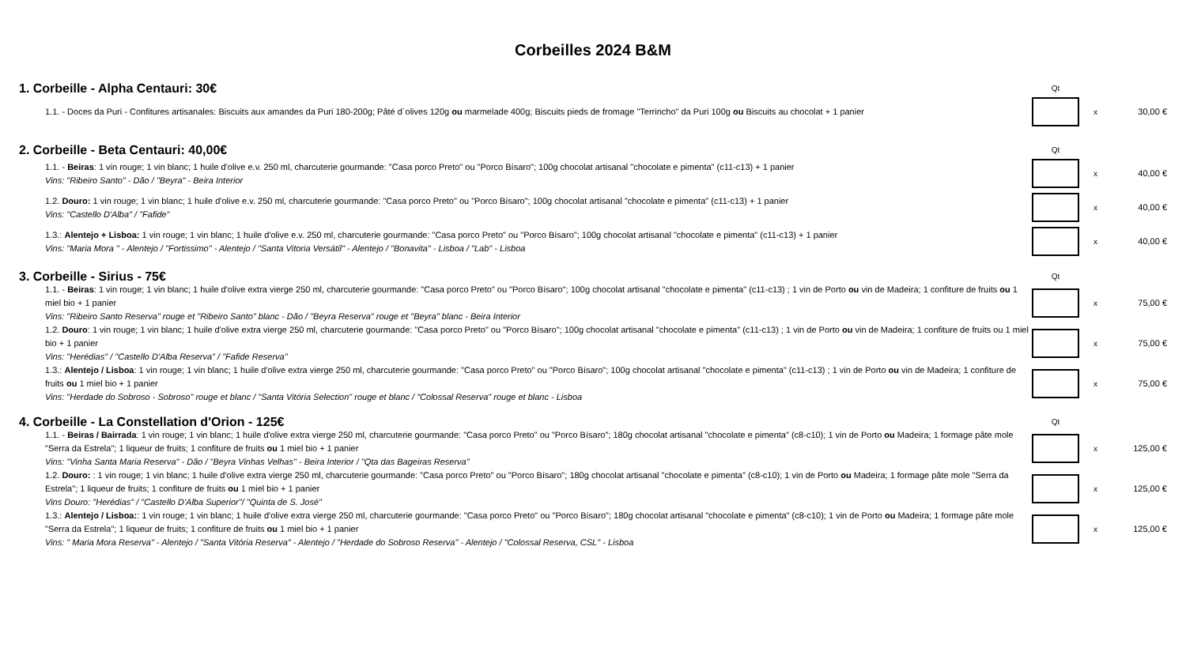Corbeilles 2024 B&M
| 1. Corbeille - Alpha Centauri: 30€ | Qt | | |
| 1.1. - Doces da Puri - Confitures artisanales: Biscuits aux amandes da Puri 180-200g; Pâté d´olives 120g ou marmelade 400g; Biscuits pieds de fromage "Terrincho" da Puri 100g ou Biscuits au chocolat + 1 panier | | x | 30,00 € |
| 2. Corbeille - Beta Centauri: 40,00€ | Qt | | |
| 1.1. - Beiras : 1 vin rouge; 1 vin blanc; 1 huile d'olive e.v. 250 ml, charcuterie gourmande: "Casa porco Preto" ou "Porco Bísaro"; 100g chocolat artisanal "chocolate e pimenta" (c11-c13) + 1 panier Vins: "Ribeiro Santo" - Dão / "Beyra" - Beira Interior | | x | 40,00 € |
| 1.2. Douro: 1 vin rouge; 1 vin blanc; 1 huile d'olive e.v. 250 ml, charcuterie gourmande: "Casa porco Preto" ou "Porco Bísaro"; 100g chocolat artisanal "chocolate e pimenta" (c11-c13) + 1 panier Vins: "Castello D'Alba" / "Fafide" | | x | 40,00 € |
| 1.3.: Alentejo + Lisboa: 1 vin rouge; 1 vin blanc; 1 huile d'olive e.v. 250 ml, charcuterie gourmande: "Casa porco Preto" ou "Porco Bísaro"; 100g chocolat artisanal "chocolate e pimenta" (c11-c13) + 1 panier Vins: "Maria Mora " - Alentejo / "Fortissimo" - Alentejo / "Santa Vitoria Versátil" - Alentejo / "Bonavita" - Lisboa / "Lab" - Lisboa | | x | 40,00 € |
| 3. Corbeille - Sirius - 75€ | Qt | | |
| 1.1. - Beiras : 1 vin rouge; 1 vin blanc; 1 huile d'olive extra vierge 250 ml, charcuterie gourmande: "Casa porco Preto" ou "Porco Bísaro"; 100g chocolat artisanal "chocolate e pimenta" (c11-c13) ; 1 vin de Porto ou vin de Madeira; 1 confiture de fruits ou 1 miel bio + 1 panier Vins: "Ribeiro Santo Reserva" rouge et "Ribeiro Santo" blanc - Dão / "Beyra Reserva" rouge et "Beyra" blanc - Beira Interior | | x | 75,00 € |
| 1.2. Douro : 1 vin rouge; 1 vin blanc; 1 huile d'olive extra vierge 250 ml, charcuterie gourmande: "Casa porco Preto" ou "Porco Bísaro"; 100g chocolat artisanal "chocolate e pimenta" (c11-c13) ; 1 vin de Porto ou vin de Madeira; 1 confiture de fruits ou 1 miel bio + 1 panier Vins: "Herédias" / "Castello D'Alba Reserva" / "Fafide Reserva" | | x | 75,00 € |
| 1.3.: Alentejo / Lisboa : 1 vin rouge; 1 vin blanc; 1 huile d'olive extra vierge 250 ml, charcuterie gourmande: "Casa porco Preto" ou "Porco Bísaro"; 100g chocolat artisanal "chocolate e pimenta" (c11-c13) ; 1 vin de Porto ou vin de Madeira; 1 confiture de fruits ou 1 miel bio + 1 panier Vins: "Herdade do Sobroso - Sobroso" rouge et blanc / "Santa Vitória Selection" rouge et blanc / "Colossal Reserva" rouge et blanc - Lisboa | | x | 75,00 € |
| 4. Corbeille - La Constellation d'Orion - 125€ | Qt | | |
| 1.1. - Beiras / Bairrada : 1 vin rouge; 1 vin blanc; 1 huile d'olive extra vierge 250 ml, charcuterie gourmande: "Casa porco Preto" ou "Porco Bísaro"; 180g chocolat artisanal "chocolate e pimenta" (c8-c10); 1 vin de Porto ou Madeira; 1 formage pâte mole "Serra da Estrela"; 1 liqueur de fruits; 1 confiture de fruits ou 1 miel bio + 1 panier Vins: "Vinha Santa Maria Reserva" - Dão / "Beyra Vinhas Velhas" - Beira Interior / "Qta das Bageiras Reserva" | | x | 125,00 € |
| 1.2. Douro: : 1 vin rouge; 1 vin blanc; 1 huile d'olive extra vierge 250 ml, charcuterie gourmande: "Casa porco Preto" ou "Porco Bísaro"; 180g chocolat artisanal "chocolate e pimenta" (c8-c10); 1 vin de Porto ou Madeira; 1 formage pâte mole "Serra da Estrela"; 1 liqueur de fruits; 1 confiture de fruits ou 1 miel bio + 1 panier Vins Douro: "Herédias" / "Castello D'Alba Superior"/ "Quinta de S. José" | | x | 125,00 € |
| 1.3.: Alentejo / Lisboa: : 1 vin rouge; 1 vin blanc; 1 huile d'olive extra vierge 250 ml, charcuterie gourmande: "Casa porco Preto" ou "Porco Bísaro"; 180g chocolat artisanal "chocolate e pimenta" (c8-c10); 1 vin de Porto ou Madeira; 1 formage pâte mole "Serra da Estrela"; 1 liqueur de fruits; 1 confiture de fruits ou 1 miel bio + 1 panier Vins: " Maria Mora Reserva" - Alentejo / "Santa Vitória Reserva" - Alentejo / "Herdade do Sobroso Reserva" - Alentejo / "Colossal Reserva, CSL" - Lisboa | | x | 125,00 € |